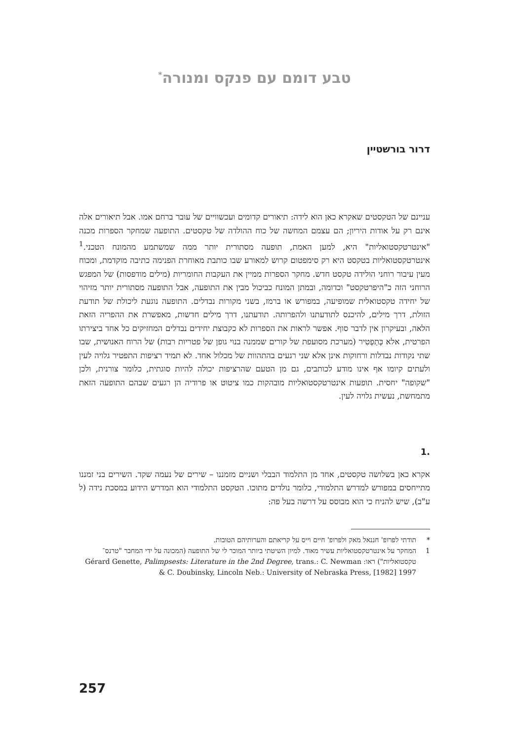טבע דומם עם פנקס ומנורה<sup>*</sup>
דרור בורשטיין
עניינם של הטקסטים שאקרא כאן הוא לידה: תיאורים קדומים ועכשוויים של עובר ברחם אמו. אבל תיאורים אלה אינם רק על אודות היריון; הם עצמם המחשה של כוח ההולדה של טקסטים. התופעה שמחקר הספרות מכנה "אינטרטקסטואליות" היא, למען האמת, תופעה מסתורית יותר ממה שמשתמע מהמונח הטכני.<sup>1</sup> אינטרטקסטואליות בטקסט היא רק סימפטום קרוש למאורע שבו כותבת מאוחרת הפנימה כתיבה מוקדמת, ומכוח מעין עיבור רוחני הולידה טקסט חדש. מחקר הספרות ממיין את העקבות החומריות (מילים מודפסות) של המפגש הרוחני הזה כ"היפרטקסט" וכדומה, ובמתן המונח כביכול מבין את התופעה, אבל התופעה מסתורית יותר מזיהוי של יחידה טקסטואלית שמופיעה, במפורש או ברמז, בשני מקורות נבדלים. התופעה נוגעת ליכולת של תודעת הזולת, דרך מילים, להיכנס לתודעתנו ולהפרותה. תודעתנו, דרך מילים חדשות, מאפשרת את ההפריה הזאת הלאה, ובעיקרון אין לדבר סוף. אפשר לראות את הספרות לא כקבוצת יחידים נבדלים המחזיקים כל אחד ביצירתו הפרטית, אלא כְּתַפְטִיר (מערכת מסועפת של קורים שממנה בנוי גופן של פטריות רבות) של הרוח האנושית, שבו שתי נקודות נבדלות ורחוקות אינן אלא שני רגעים בהתהוות של מכלול אחד. לא תמיד רציפות התפטיר גלויה לעין ולעתים קיומו אף אינו מודע לכותבים, גם מן הטעם שהרציפות יכולה להיות סוגתית, כלומר צורנית, ולכן "שקופה" יחסית. תופעות אינטרטקסטואליות מובהקות כמו ציטוט או פרודיה הן רגעים שבהם התופעה הזאת מתמחשת, נעשית גלויה לעין.
.1
אקרא כאן בשלושה טקסטים, אחד מן התלמוד הבבלי ושניים מזמננו – שירים של נעמה שקד. השירים בני זמננו מתייחסים במפורש למדרש התלמודי, כלומר נולדים מתוכו. הטקסט התלמודי הוא המדרש הידוע במסכת נידה (ל ע"ב), שיש להניח כי הוא מבוסס על דרשה בעל פה:
* תודתי לפרופ' חננאל מאק ולפרופ' חיים וייס על קריאתם והערותיהם הטובות.
1 המחקר על אינטרטקסטואליות עשיר מאוד. למיון השיטתי ביותר המוכר לי של התופעה (המכונה על ידי המחבר "טרנס־טקסטואליות") ראו: Gérard Genette, Palimpsests: Literature in the 2nd Degree, trans.: C. Newman & C. Doubinsky, Lincoln Neb.: University of Nebraska Press, [1982] 1997
257